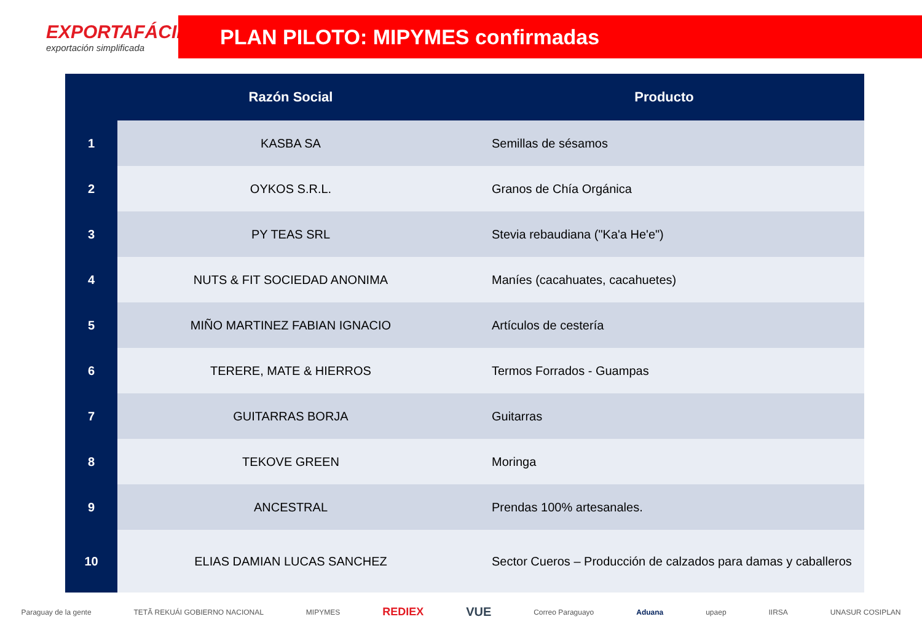EXPORTAFÁCIL
exportación simplificada
PLAN PILOTO: MIPYMES confirmadas
| | Razón Social | Producto |
| --- | --- | --- |
| 1 | KASBA SA | Semillas de sésamos |
| 2 | OYKOS S.R.L. | Granos de Chía Orgánica |
| 3 | PY TEAS SRL | Stevia rebaudiana ("Ka'a He'e") |
| 4 | NUTS & FIT SOCIEDAD ANONIMA | Maníes (cacahuates, cacahuetes) |
| 5 | MIÑO MARTINEZ FABIAN IGNACIO | Artículos de cestería |
| 6 | TERERE, MATE & HIERROS | Termos Forrados - Guampas |
| 7 | GUITARRAS BORJA | Guitarras |
| 8 | TEKOVE GREEN | Moringa |
| 9 | ANCESTRAL | Prendas 100% artesanales. |
| 10 | ELIAS DAMIAN LUCAS SANCHEZ | Sector Cueros – Producción de calzados para damas y caballeros |
Paraguay de la gente TETÃ REKUÁI GOBIERNO NACIONAL MIPYMES REDIEX VUE Correo Paraguayo Aduana upaep IIRSA UNASUR COSIPLAN